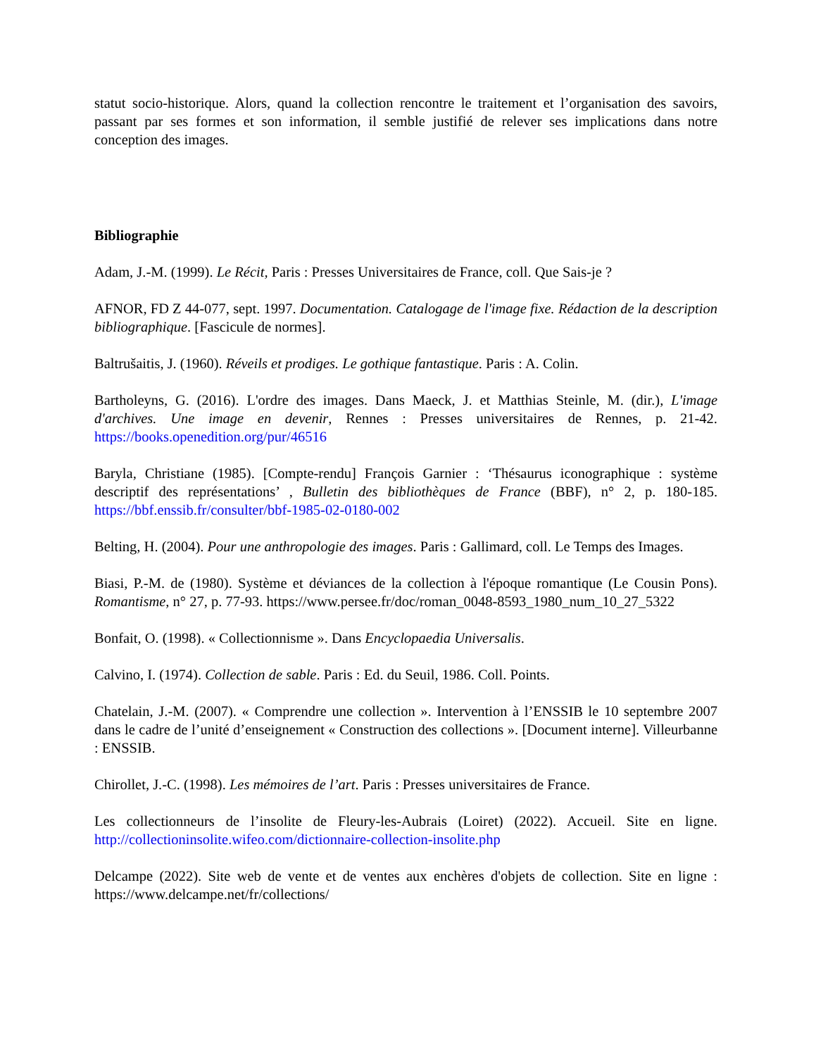statut socio-historique. Alors, quand la collection rencontre le traitement et l’organisation des savoirs, passant par ses formes et son information, il semble justifié de relever ses implications dans notre conception des images.
Bibliographie
Adam, J.-M. (1999). Le Récit, Paris : Presses Universitaires de France, coll. Que Sais-je ?
AFNOR, FD Z 44-077, sept. 1997. Documentation. Catalogage de l'image fixe. Rédaction de la description bibliographique. [Fascicule de normes].
Baltrušaitis, J. (1960). Réveils et prodiges. Le gothique fantastique. Paris : A. Colin.
Bartholeyns, G. (2016). L'ordre des images. Dans Maeck, J. et Matthias Steinle, M. (dir.), L'image d'archives. Une image en devenir, Rennes : Presses universitaires de Rennes, p. 21-42. https://books.openedition.org/pur/46516
Baryla, Christiane (1985). [Compte-rendu] François Garnier : ‘Thésaurus iconographique : système descriptif des représentations’ , Bulletin des bibliothèques de France (BBF), n° 2, p. 180-185. https://bbf.enssib.fr/consulter/bbf-1985-02-0180-002
Belting, H. (2004). Pour une anthropologie des images. Paris : Gallimard, coll. Le Temps des Images.
Biasi, P.-M. de (1980). Système et déviances de la collection à l'époque romantique (Le Cousin Pons). Romantisme, n° 27, p. 77-93. https://www.persee.fr/doc/roman_0048-8593_1980_num_10_27_5322
Bonfait, O. (1998). « Collectionnisme ». Dans Encyclopaedia Universalis.
Calvino, I. (1974). Collection de sable. Paris : Ed. du Seuil, 1986. Coll. Points.
Chatelain, J.-M. (2007). « Comprendre une collection ». Intervention à l’ENSSIB le 10 septembre 2007 dans le cadre de l’unité d’enseignement « Construction des collections ». [Document interne]. Villeurbanne : ENSSIB.
Chirollet, J.-C. (1998). Les mémoires de l’art. Paris : Presses universitaires de France.
Les collectionneurs de l’insolite de Fleury-les-Aubrais (Loiret) (2022). Accueil. Site en ligne. http://collectioninsolite.wifeo.com/dictionnaire-collection-insolite.php
Delcampe (2022). Site web de vente et de ventes aux enchères d'objets de collection. Site en ligne : https://www.delcampe.net/fr/collections/